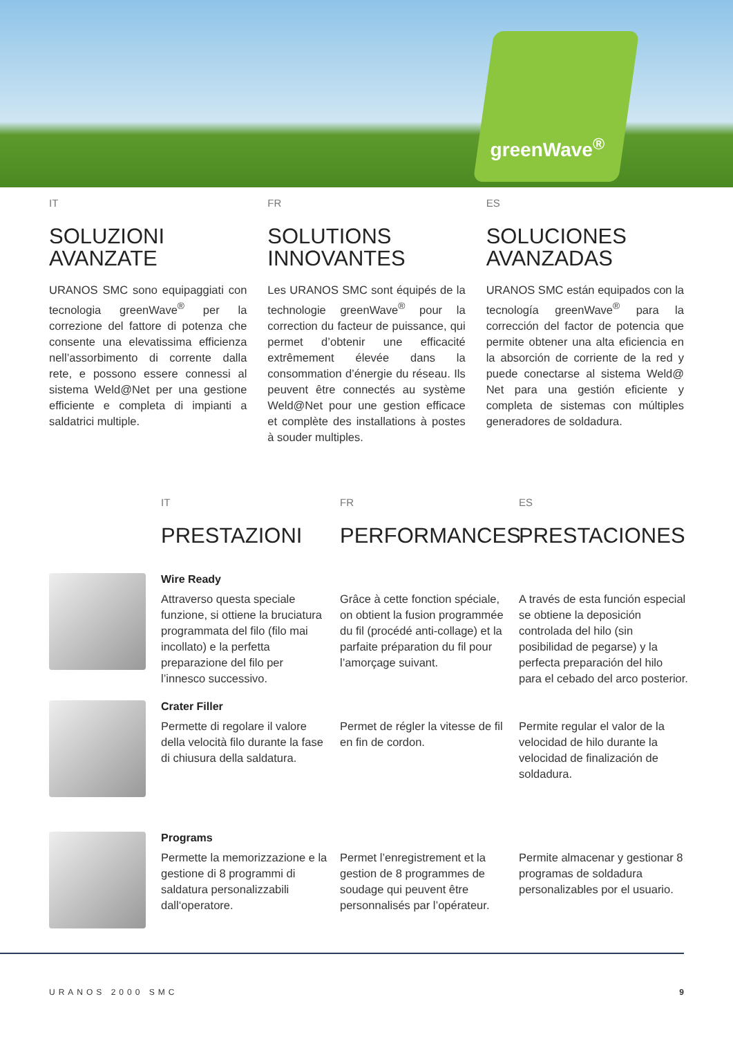greenWave<sup>®</sup>
IT
SOLUZIONI
AVANZATE
URANOS SMC sono equipaggiati con tecnologia greenWave<sup>®</sup> per la correzione del fattore di potenza che consente una elevatissima efficienza nell’assorbimento di corrente dalla rete, e possono essere connessi al sistema Weld@Net per una gestione efficiente e completa di impianti a saldatrici multiple.
FR
SOLUTIONS
INNOVANTES
Les URANOS SMC sont équipés de la technologie greenWave<sup>®</sup> pour la correction du facteur de puissance, qui permet d’obtenir une efficacité extrêmement élevée dans la consommation d’énergie du réseau. Ils peuvent être connectés au système Weld@Net pour une gestion efficace et complète des installations à postes à souder multiples.
ES
SOLUCIONES
AVANZADAS
URANOS SMC están equipados con la tecnología greenWave<sup>®</sup> para la corrección del factor de potencia que permite obtener una alta eficiencia en la absorción de corriente de la red y puede conectarse al sistema Weld@ Net para una gestión eficiente y completa de sistemas con múltiples generadores de soldadura.
IT
PRESTAZIONI
FR
PERFORMANCES
ES
PRESTACIONES
Wire Ready
Attraverso questa speciale funzione, si ottiene la bruciatura programmata del filo (filo mai incollato) e la perfetta preparazione del filo per l’innesco successivo.
Grâce à cette fonction spéciale, on obtient la fusion programmée du fil (procédé anti-collage) et la parfaite préparation du fil pour l’amorçage suivant.
A través de esta función especial se obtiene la deposición controlada del hilo (sin posibilidad de pegarse) y la perfecta preparación del hilo para el cebado del arco posterior.
Crater Filler
Permette di regolare il valore della velocità filo durante la fase di chiusura della saldatura.
Permet de régler la vitesse de fil en fin de cordon.
Permite regular el valor de la velocidad de hilo durante la velocidad de finalización de soldadura.
Programs
Permette la memorizzazione e la gestione di 8 programmi di saldatura personalizzabili dall‘operatore.
Permet l’enregistrement et la gestion de 8 programmes de soudage qui peuvent être personnalisés par l’opérateur.
Permite almacenar y gestionar 8 programas de soldadura personalizables por el usuario.
URANOS 2000 SMC 9